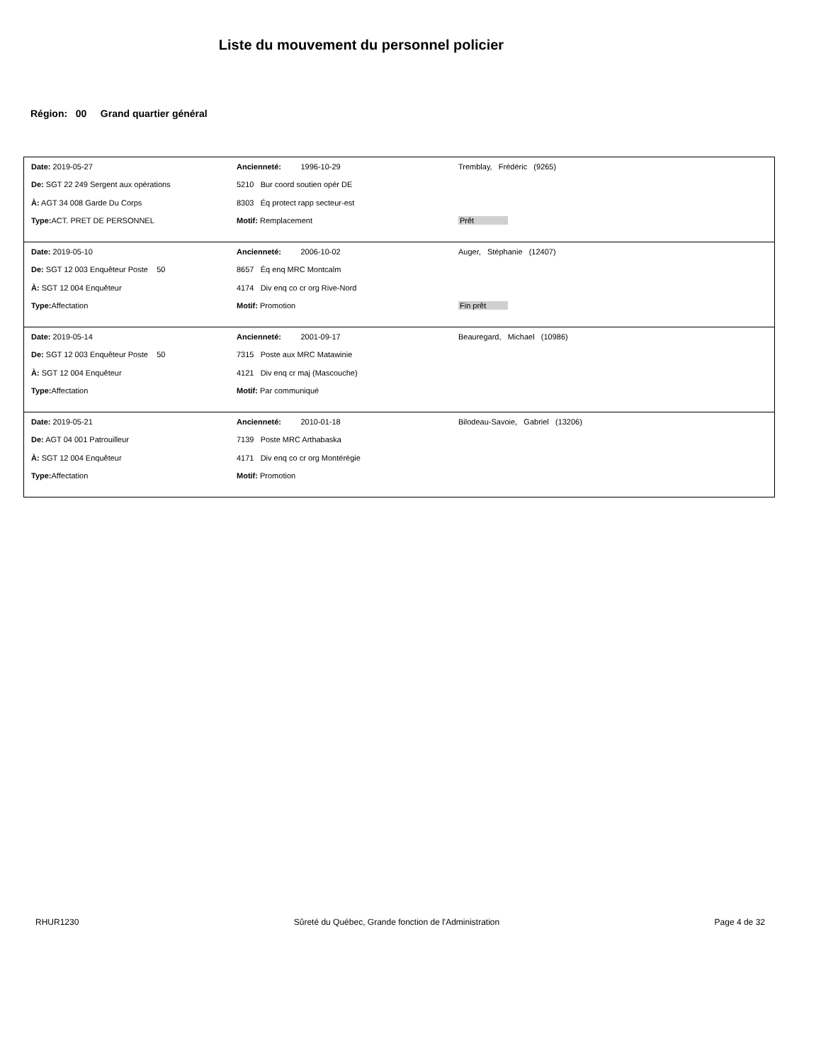Liste du mouvement du personnel policier
Région: 00 Grand quartier général
| Date: 2019-05-27 | Ancienneté: 1996-10-29 | Tremblay, Frédéric (9265) |
| De: SGT 22 249 Sergent aux opérations | 5210 Bur coord soutien opér DE | |
| À: AGT 34 008 Garde Du Corps | 8303 Éq protect rapp secteur-est | |
| Type: ACT. PRET DE PERSONNEL | Motif: Remplacement | Prêt |
| Date: 2019-05-10 | Ancienneté: 2006-10-02 | Auger, Stéphanie (12407) |
| De: SGT 12 003 Enquêteur Poste 50 | 8657 Éq enq MRC Montcalm | |
| À: SGT 12 004 Enquêteur | 4174 Div enq co cr org Rive-Nord | |
| Type: Affectation | Motif: Promotion | Fin prêt |
| Date: 2019-05-14 | Ancienneté: 2001-09-17 | Beauregard, Michael (10986) |
| De: SGT 12 003 Enquêteur Poste 50 | 7315 Poste aux MRC Matawinie | |
| À: SGT 12 004 Enquêteur | 4121 Div enq cr maj (Mascouche) | |
| Type: Affectation | Motif: Par communiqué | |
| Date: 2019-05-21 | Ancienneté: 2010-01-18 | Bilodeau-Savoie, Gabriel (13206) |
| De: AGT 04 001 Patrouilleur | 7139 Poste MRC Arthabaska | |
| À: SGT 12 004 Enquêteur | 4171 Div enq co cr org Montérégie | |
| Type: Affectation | Motif: Promotion | |
RHUR1230 Sûreté du Québec, Grande fonction de l'Administration Page 4 de 32